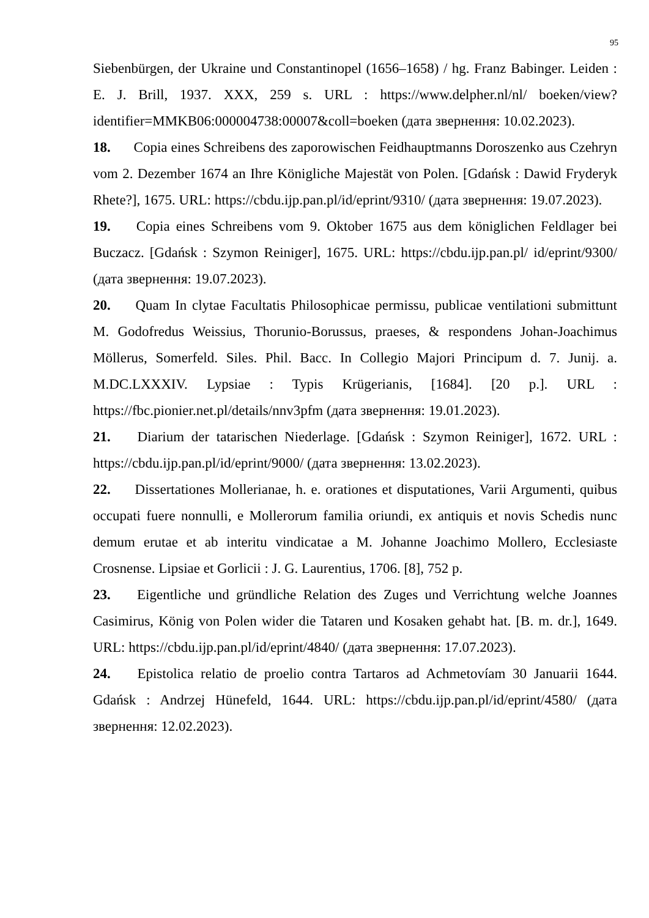95
Siebenbürgen, der Ukraine und Constantinopel (1656–1658) / hg. Franz Babinger. Leiden : E. J. Brill, 1937. XXX, 259 s. URL : https://www.delpher.nl/nl/ boeken/view?identifier=MMKB06:000004738:00007&coll=boeken (дата звернення: 10.02.2023).
18. Copia eines Schreibens des zaporowischen Feidhauptmanns Doroszenko aus Czehryn vom 2. Dezember 1674 an Ihre Königliche Majestät von Polen. [Gdańsk : Dawid Fryderyk Rhete?], 1675. URL: https://cbdu.ijp.pan.pl/id/eprint/9310/ (дата звернення: 19.07.2023).
19. Copia eines Schreibens vom 9. Oktober 1675 aus dem königlichen Feldlager bei Buczacz. [Gdańsk : Szymon Reiniger], 1675. URL: https://cbdu.ijp.pan.pl/ id/eprint/9300/ (дата звернення: 19.07.2023).
20. Quam In clytae Facultatis Philosophicae permissu, publicae ventilationi submittunt M. Godofredus Weissius, Thorunio-Borussus, praeses, & respondens Johan-Joachimus Möllerus, Somerfeld. Siles. Phil. Bacc. In Collegio Majori Principum d. 7. Junij. a. M.DC.LXXXIV. Lypsiae : Typis Krügerianis, [1684]. [20 p.]. URL : https://fbc.pionier.net.pl/details/nnv3pfm (дата звернення: 19.01.2023).
21. Diarium der tatarischen Niederlage. [Gdańsk : Szymon Reiniger], 1672. URL : https://cbdu.ijp.pan.pl/id/eprint/9000/ (дата звернення: 13.02.2023).
22. Dissertationes Mollerianae, h. e. orationes et disputationes, Varii Argumenti, quibus occupati fuere nonnulli, e Mollerorum familia oriundi, ex antiquis et novis Schedis nunc demum erutae et ab interitu vindicatae a M. Johanne Joachimo Mollero, Ecclesiaste Crosnense. Lipsiae et Gorlicii : J. G. Laurentius, 1706. [8], 752 p.
23. Eigentliche und gründliche Relation des Zuges und Verrichtung welche Joannes Casimirus, König von Polen wider die Tataren und Kosaken gehabt hat. [B. m. dr.], 1649. URL: https://cbdu.ijp.pan.pl/id/eprint/4840/ (дата звернення: 17.07.2023).
24. Epistolica relatio de proelio contra Tartaros ad Achmetovíam 30 Januarii 1644. Gdańsk : Andrzej Hünefeld, 1644. URL: https://cbdu.ijp.pan.pl/id/eprint/4580/ (дата звернення: 12.02.2023).